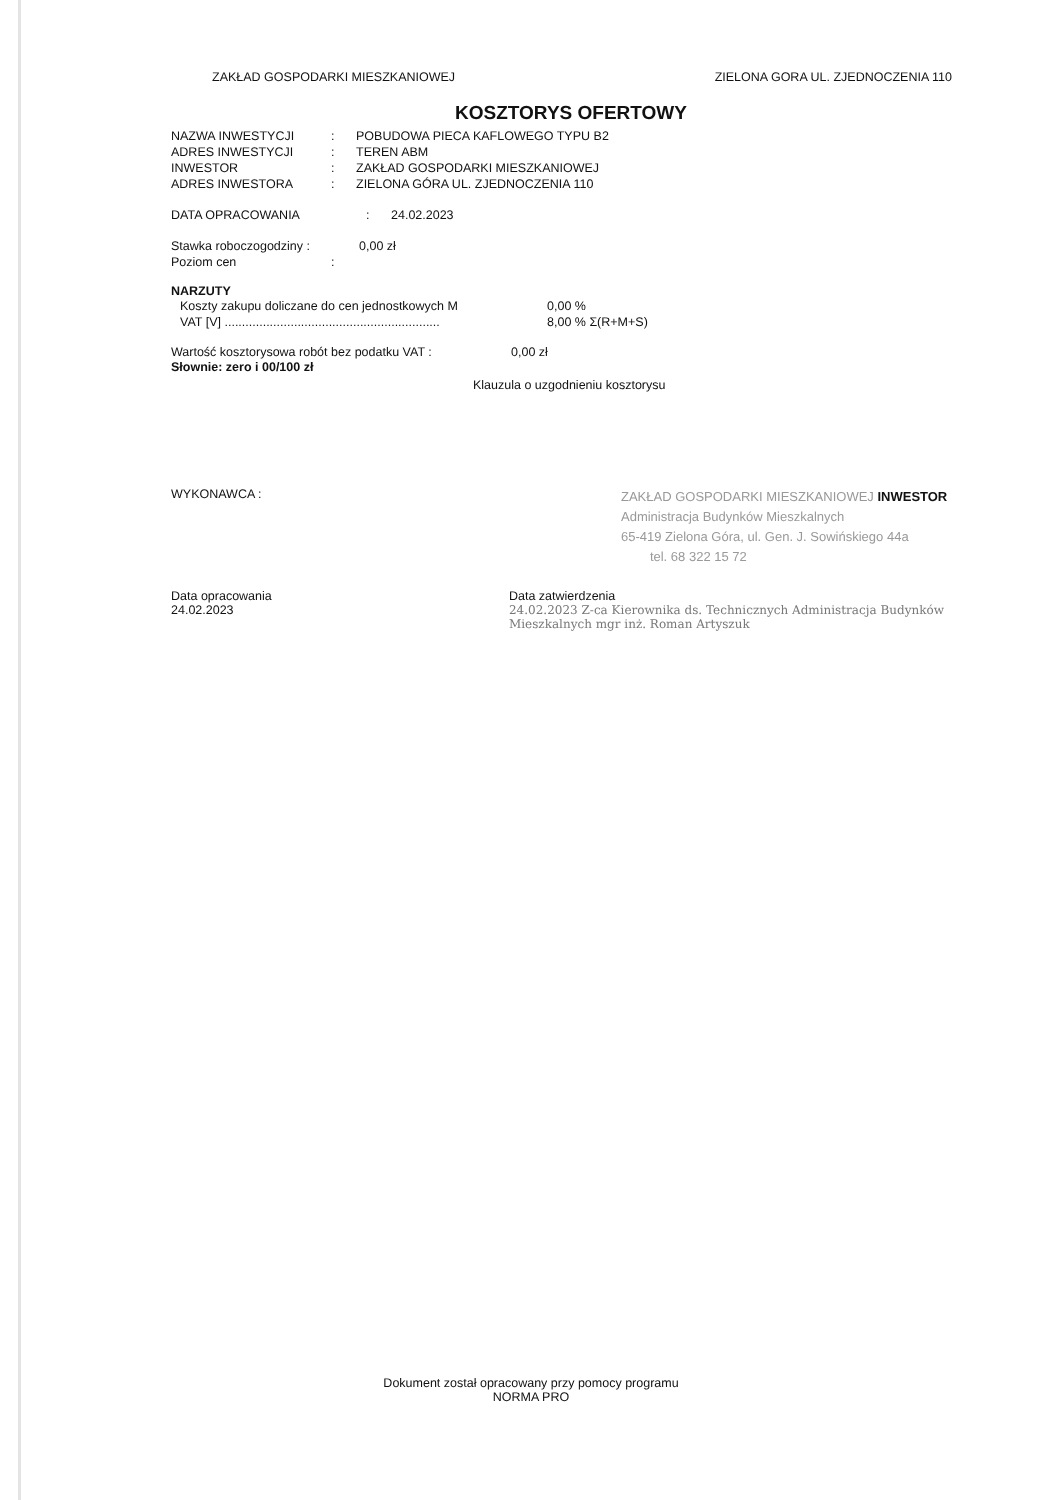ZAKŁAD GOSPODARKI MIESZKANIOWEJ ZIELONA GORA UL. ZJEDNOCZENIA 110
KOSZTORYS OFERTOWY
NAZWA INWESTYCJI: POBUDOWA PIECA KAFLOWEGO TYPU B2
ADRES INWESTYCJI: TEREN ABM
INWESTOR: ZAKŁAD GOSPODARKI MIESZKANIOWEJ
ADRES INWESTORA: ZIELONA GÓRA UL. ZJEDNOCZENIA 110
DATA OPRACOWANIA: 24.02.2023
Stawka roboczogodziny : 0,00 zł
Poziom cen:
NARZUTY
Koszty zakupu doliczane do cen jednostkowych M 0,00 %
VAT [V] .............................................................. 8,00 % Σ(R+M+S)
Wartość kosztorysowa robót bez podatku VAT : 0,00 zł
Słownie: zero i 00/100 zł
Klauzula o uzgodnieniu kosztorysu
WYKONAWCA :
ZAKŁAD GOSPODARKI MIESZKANIOWEJ INWESTOR
Administracja Budynków Mieszkalnych
65-419 Zielona Góra, ul. Gen. J. Sowińskiego 44a
tel. 68 322 15 72
Data opracowania
24.02.2023
Data zatwierdzenia
24.02.2023 Z-ca Kierownika ds. Technicznych Administracja Budynków Mieszkalnych mgr inż. Roman Artyszuk
Dokument został opracowany przy pomocy programu
NORMA PRO